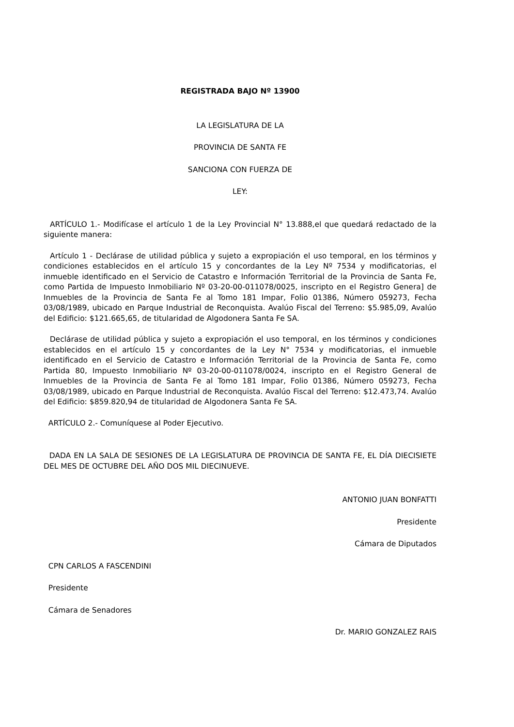REGISTRADA BAJO Nº 13900
LA LEGISLATURA DE LA
PROVINCIA DE SANTA FE
SANCIONA CON FUERZA DE
LEY:
ARTÍCULO 1.- Modifícase el artículo 1 de la Ley Provincial N° 13.888,el que quedará redactado de la siguiente manera:
Artículo 1 - Declárase de utilidad pública y sujeto a expropiación el uso temporal, en los términos y condiciones establecidos en el artículo 15 y concordantes de la Ley Nº 7534 y modificatorias, el inmueble identificado en el Servicio de Catastro e Información Territorial de la Provincia de Santa Fe, como Partida de Impuesto Inmobiliario Nº 03-20-00-011078/0025, inscripto en el Registro Genera] de Inmuebles de la Provincia de Santa Fe al Tomo 181 Impar, Folio 01386, Número 059273, Fecha 03/08/1989, ubicado en Parque Industrial de Reconquista. Avalúo Fiscal del Terreno: $5.985,09, Avalúo del Edificio: $121.665,65, de titularidad de Algodonera Santa Fe SA.
Declárase de utilidad pública y sujeto a expropiación el uso temporal, en los términos y condiciones establecidos en el artículo 15 y concordantes de la Ley N° 7534 y modificatorias, el inmueble identificado en el Servicio de Catastro e Información Territorial de la Provincia de Santa Fe, como Partida 80, Impuesto Inmobiliario Nº 03-20-00-011078/0024, inscripto en el Registro General de Inmuebles de la Provincia de Santa Fe al Tomo 181 Impar, Folio 01386, Número 059273, Fecha 03/08/1989, ubicado en Parque Industrial de Reconquista. Avalúo Fiscal del Terreno: $12.473,74. Avalúo del Edificio: $859.820,94 de titularidad de Algodonera Santa Fe SA.
ARTÍCULO 2.- Comuníquese al Poder Ejecutivo.
DADA EN LA SALA DE SESIONES DE LA LEGISLATURA DE PROVINCIA DE SANTA FE, EL DÍA DIECISIETE DEL MES DE OCTUBRE DEL AÑO DOS MIL DIECINUEVE.
ANTONIO JUAN BONFATTI
Presidente
Cámara de Diputados
CPN CARLOS A FASCENDINI
Presidente
Cámara de Senadores
Dr. MARIO GONZALEZ RAIS